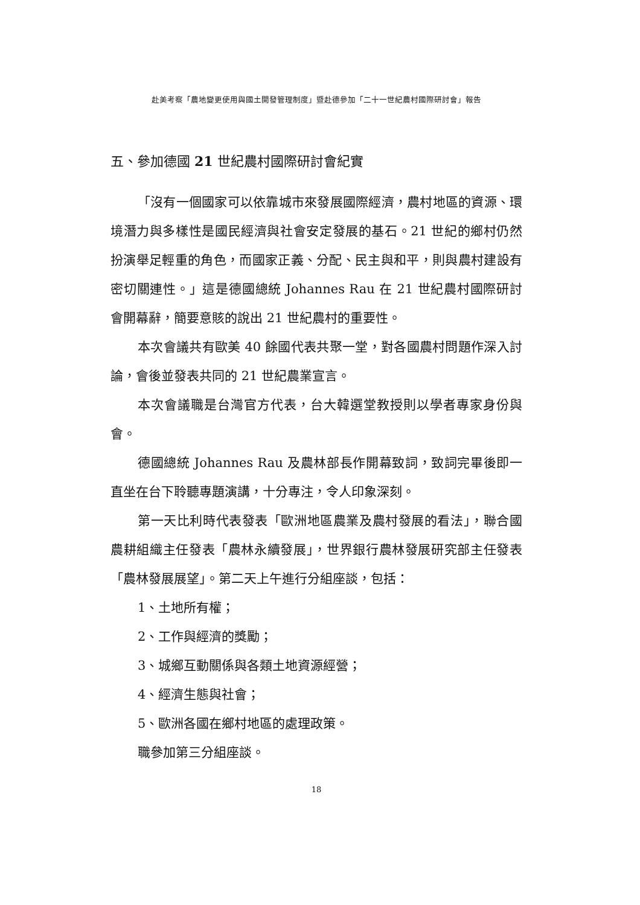赴美考察「農地變更使用與國土開發管理制度」暨赴德參加「二十一世紀農村國際研討會」報告
五、參加德國 21 世紀農村國際研討會紀實
「沒有一個國家可以依靠城市來發展國際經濟，農村地區的資源、環境潛力與多樣性是國民經濟與社會安定發展的基石。21 世紀的鄉村仍然扮演舉足輕重的角色，而國家正義、分配、民主與和平，則與農村建設有密切關連性。」這是德國總統 Johannes Rau 在 21 世紀農村國際研討會開幕辭，簡要意賅的說出 21 世紀農村的重要性。
本次會議共有歐美 40 餘國代表共聚一堂，對各國農村問題作深入討論，會後並發表共同的 21 世紀農業宣言。
本次會議職是台灣官方代表，台大韓選堂教授則以學者專家身份與會。
德國總統 Johannes Rau 及農林部長作開幕致詞，致詞完畢後即一直坐在台下聆聽專題演講，十分專注，令人印象深刻。
第一天比利時代表發表「歐洲地區農業及農村發展的看法」，聯合國農耕組織主任發表「農林永續發展」，世界銀行農林發展研究部主任發表「農林發展展望」。第二天上午進行分組座談，包括：
1、土地所有權；
2、工作與經濟的獎勵；
3、城鄉互動關係與各類土地資源經營；
4、經濟生態與社會；
5、歐洲各國在鄉村地區的處理政策。
職參加第三分組座談。
18